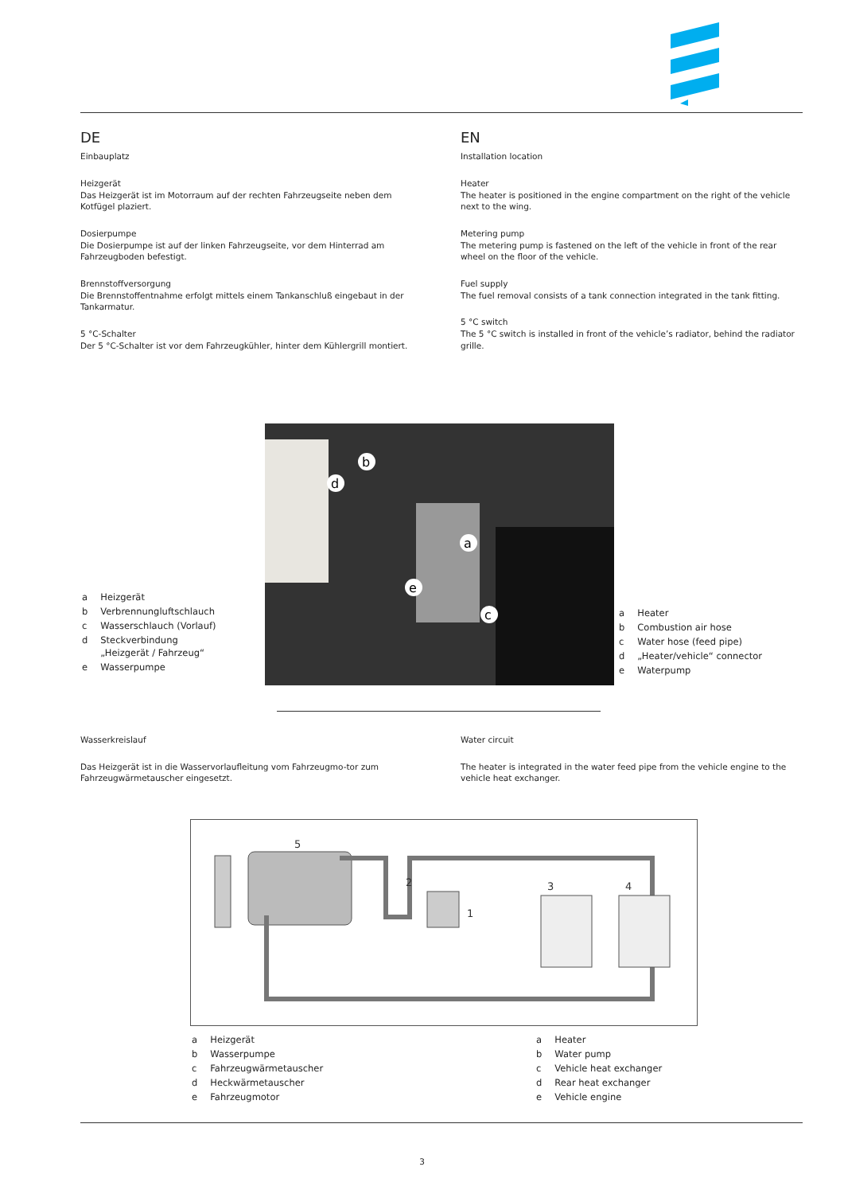DE
Einbauplatz
Heizgerät
Das Heizgerät ist im Motorraum auf der rechten Fahrzeugseite neben dem Kotfügel plaziert.
Dosierpumpe
Die Dosierpumpe ist auf der linken Fahrzeugseite, vor dem Hinterrad am Fahrzeugboden befestigt.
Brennstoffversorgung
Die Brennstoffentnahme erfolgt mittels einem Tankanschluß eingebaut in der Tankarmatur.
5 °C-Schalter
Der 5 °C-Schalter ist vor dem Fahrzeugkühler, hinter dem Kühlergrill montiert.
EN
Installation location
Heater
The heater is positioned in the engine compartment on the right of the vehicle next to the wing.
Metering pump
The metering pump is fastened on the left of the vehicle in front of the rear wheel on the floor of the vehicle.
Fuel supply
The fuel removal consists of a tank connection integrated in the tank fitting.
5 °C switch
The 5 °C switch is installed in front of the vehicle’s radiator, behind the radiator grille.
b
d
a
e
c
| a | Heizgerät |
| b | Verbrennungluftschlauch |
| c | Wasserschlauch (Vorlauf) |
| d | Steckverbindung „Heizgerät / Fahrzeug“ |
| e | Wasserpumpe |
| a | Heater |
| b | Combustion air hose |
| c | Water hose (feed pipe) |
| d | „Heater/vehicle“ connector |
| e | Waterpump |
Wasserkreislauf
Das Heizgerät ist in die Wasservorlaufleitung vom Fahrzeugmo-tor zum Fahrzeugwärmetauscher eingesetzt.
Water circuit
The heater is integrated in the water feed pipe from the vehicle engine to the vehicle heat exchanger.
5
2
1
3
4
| a | Heizgerät |
| b | Wasserpumpe |
| c | Fahrzeugwärmetauscher |
| d | Heckwärmetauscher |
| e | Fahrzeugmotor |
| a | Heater |
| b | Water pump |
| c | Vehicle heat exchanger |
| d | Rear heat exchanger |
| e | Vehicle engine |
3